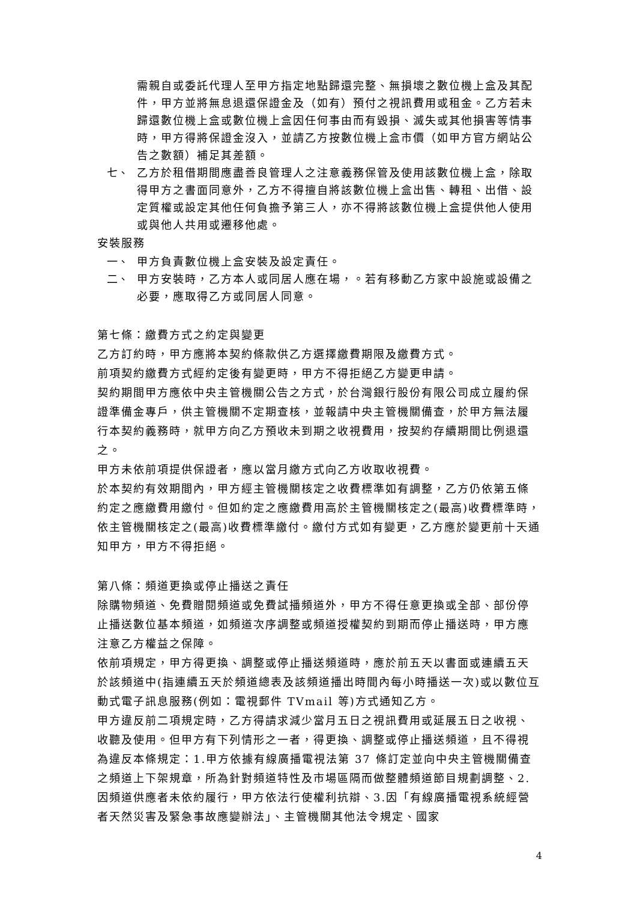需親自或委託代理人至甲方指定地點歸還完整、無損壞之數位機上盒及其配件，甲方並將無息退還保證金及（如有）預付之視訊費用或租金。乙方若未歸還數位機上盒或數位機上盒因任何事由而有毀損、滅失或其他損害等情事時，甲方得將保證金沒入，並請乙方按數位機上盒市價（如甲方官方網站公告之數額）補足其差額。
七、
乙方於租借期間應盡善良管理人之注意義務保管及使用該數位機上盒，除取得甲方之書面同意外，乙方不得擅自將該數位機上盒出售、轉租、出借、設定質權或設定其他任何負擔予第三人，亦不得將該數位機上盒提供他人使用或與他人共用或遷移他處。
安裝服務
一、
甲方負責數位機上盒安裝及設定責任。
二、
甲方安裝時，乙方本人或同居人應在場，。若有移動乙方家中設施或設備之必要，應取得乙方或同居人同意。
第七條：繳費方式之約定與變更
乙方訂約時，甲方應將本契約條款供乙方選擇繳費期限及繳費方式。
前項契約繳費方式經約定後有變更時，甲方不得拒絕乙方變更申請。
契約期間甲方應依中央主管機關公告之方式，於台灣銀行股份有限公司成立履約保證準備金專戶，供主管機關不定期查核，並報請中央主管機關備查，於甲方無法履行本契約義務時，就甲方向乙方預收未到期之收視費用，按契約存續期間比例退還之。
甲方未依前項提供保證者，應以當月繳方式向乙方收取收視費。
於本契約有效期間內，甲方經主管機關核定之收費標準如有調整，乙方仍依第五條約定之應繳費用繳付。但如約定之應繳費用高於主管機關核定之(最高)收費標準時，依主管機關核定之(最高)收費標準繳付。繳付方式如有變更，乙方應於變更前十天通知甲方，甲方不得拒絕。
第八條：頻道更換或停止播送之責任
除購物頻道、免費贈閱頻道或免費試播頻道外，甲方不得任意更換或全部、部份停止播送數位基本頻道，如頻道次序調整或頻道授權契約到期而停止播送時，甲方應注意乙方權益之保障。
依前項規定，甲方得更換、調整或停止播送頻道時，應於前五天以書面或連續五天於該頻道中(指連續五天於頻道總表及該頻道播出時間內每小時播送一次)或以數位互動式電子訊息服務(例如：電視郵件 TVmail 等)方式通知乙方。
甲方違反前二項規定時，乙方得請求減少當月五日之視訊費用或延展五日之收視、收聽及使用。但甲方有下列情形之一者，得更換、調整或停止播送頻道，且不得視為違反本條規定：1.甲方依據有線廣播電視法第 37 條訂定並向中央主管機關備查之頻道上下架規章，所為針對頻道特性及市場區隔而做整體頻道節目規劃調整、2.因頻道供應者未依約履行，甲方依法行使權利抗辯、3.因「有線廣播電視系統經營者天然災害及緊急事故應變辦法」、主管機關其他法令規定、國家
4